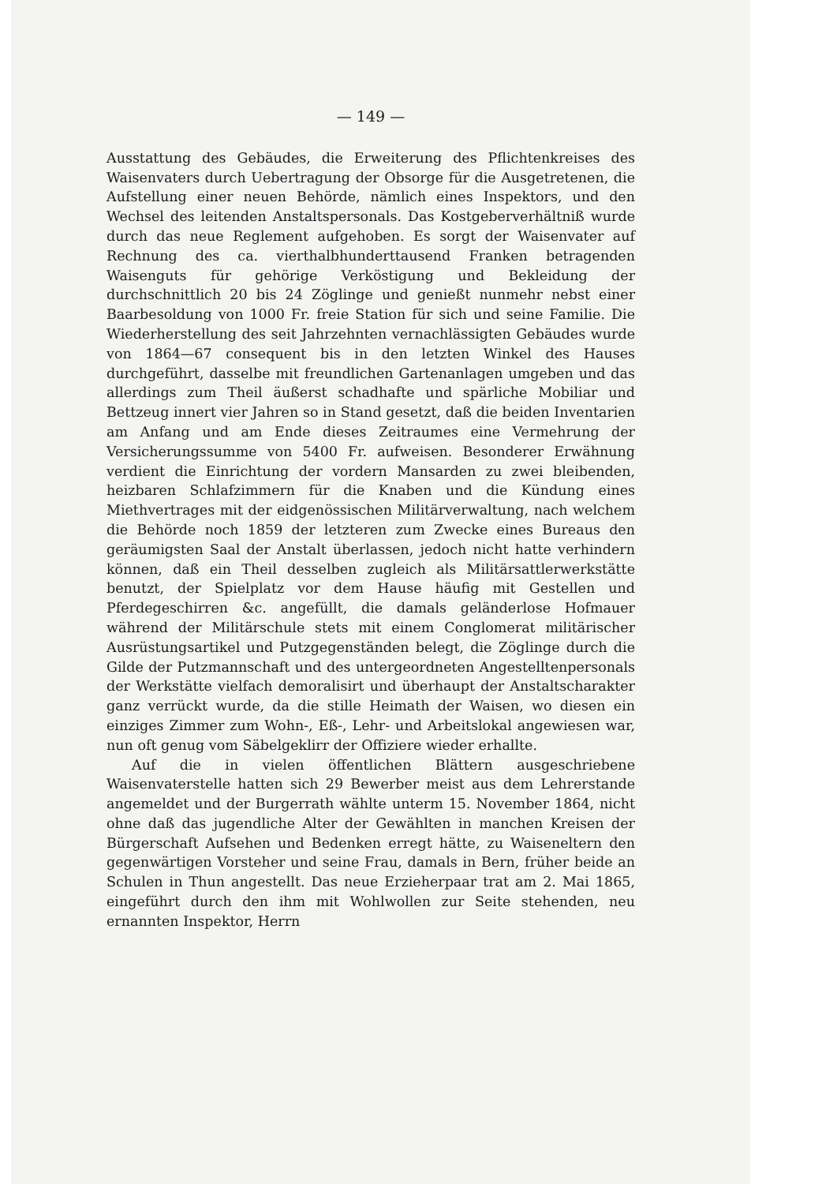— 149 —
Ausstattung des Gebäudes, die Erweiterung des Pflichtenkreises des Waisenvaters durch Uebertragung der Obsorge für die Ausgetretenen, die Aufstellung einer neuen Behörde, nämlich eines Inspektors, und den Wechsel des leitenden Anstaltspersonals. Das Kostgeberverhältniß wurde durch das neue Reglement aufgehoben. Es sorgt der Waisenvater auf Rechnung des ca. vierthalbhunderttausend Franken betragenden Waisenguts für gehörige Verköstigung und Bekleidung der durchschnittlich 20 bis 24 Zöglinge und genießt nunmehr nebst einer Baarbesoldung von 1000 Fr. freie Station für sich und seine Familie. Die Wiederherstellung des seit Jahrzehnten vernachlässigten Gebäudes wurde von 1864—67 consequent bis in den letzten Winkel des Hauses durchgeführt, dasselbe mit freundlichen Gartenanlagen umgeben und das allerdings zum Theil äußerst schadhafte und spärliche Mobiliar und Bettzeug innert vier Jahren so in Stand gesetzt, daß die beiden Inventarien am Anfang und am Ende dieses Zeitraumes eine Vermehrung der Versicherungssumme von 5400 Fr. aufweisen. Besonderer Erwähnung verdient die Einrichtung der vordern Mansarden zu zwei bleibenden, heizbaren Schlafzimmern für die Knaben und die Kündung eines Miethvertrages mit der eidgenössischen Militärverwaltung, nach welchem die Behörde noch 1859 der letzteren zum Zwecke eines Bureaus den geräumigsten Saal der Anstalt überlassen, jedoch nicht hatte verhindern können, daß ein Theil desselben zugleich als Militärsattlerwerkstätte benutzt, der Spielplatz vor dem Hause häufig mit Gestellen und Pferdegeschirren &c. angefüllt, die damals geländerlose Hofmauer während der Militärschule stets mit einem Conglomerat militärischer Ausrüstungsartikel und Putzgegenständen belegt, die Zöglinge durch die Gilde der Putzmannschaft und des untergeordneten Angestelltenpersonals der Werkstätte vielfach demoralisirt und überhaupt der Anstaltscharakter ganz verrückt wurde, da die stille Heimath der Waisen, wo diesen ein einziges Zimmer zum Wohn-, Eß-, Lehr- und Arbeitslokal angewiesen war, nun oft genug vom Säbelgeklirr der Offiziere wieder erhallte.
Auf die in vielen öffentlichen Blättern ausgeschriebene Waisenvaterstelle hatten sich 29 Bewerber meist aus dem Lehrerstande angemeldet und der Burgerrath wählte unterm 15. November 1864, nicht ohne daß das jugendliche Alter der Gewählten in manchen Kreisen der Bürgerschaft Aufsehen und Bedenken erregt hätte, zu Waiseneltern den gegenwärtigen Vorsteher und seine Frau, damals in Bern, früher beide an Schulen in Thun angestellt. Das neue Erzieherpaar trat am 2. Mai 1865, eingeführt durch den ihm mit Wohlwollen zur Seite stehenden, neu ernannten Inspektor, Herrn